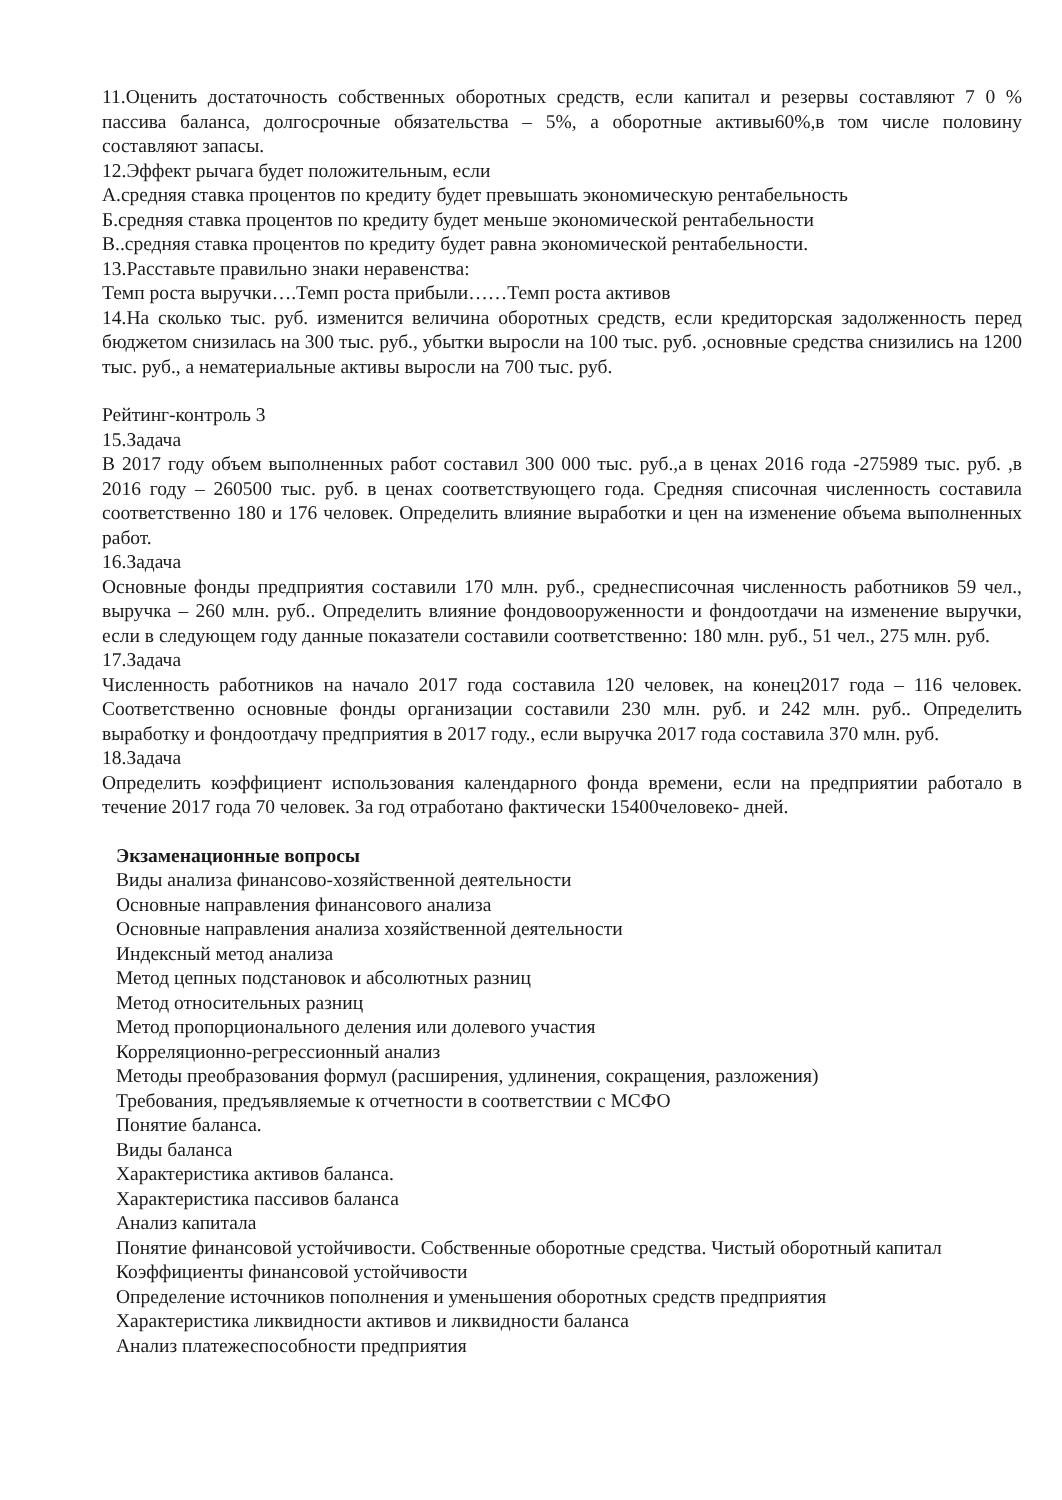11.Оценить достаточность собственных оборотных средств, если капитал и резервы составляют 7 0 % пассива баланса, долгосрочные обязательства – 5%, а оборотные активы60%,в том числе половину составляют запасы.
12.Эффект рычага будет положительным, если
А.средняя ставка процентов по кредиту будет превышать экономическую рентабельность
Б.средняя ставка процентов по кредиту будет меньше экономической рентабельности
В..средняя ставка процентов по кредиту будет равна экономической рентабельности.
13.Расставьте правильно знаки неравенства:
Темп роста выручки….Темп роста прибыли……Темп роста активов
14.На сколько тыс. руб. изменится величина оборотных средств, если кредиторская задолженность перед бюджетом снизилась на 300 тыс. руб., убытки выросли на 100 тыс. руб. ,основные средства снизились на 1200 тыс. руб., а нематериальные активы выросли на 700 тыс. руб.
Рейтинг-контроль 3
15.Задача
В 2017 году объем выполненных работ составил 300 000 тыс. руб.,а в ценах 2016 года -275989 тыс. руб. ,в 2016 году – 260500 тыс. руб. в ценах соответствующего года. Средняя списочная численность составила соответственно 180 и 176 человек. Определить влияние выработки и цен на изменение объема выполненных работ.
16.Задача
Основные фонды предприятия составили 170 млн. руб., среднесписочная численность работников 59 чел., выручка – 260 млн. руб.. Определить влияние фондовооруженности и фондоотдачи на изменение выручки, если в следующем году данные показатели составили соответственно: 180 млн. руб., 51 чел., 275 млн. руб.
17.Задача
Численность работников на начало 2017 года составила 120 человек, на конец2017 года – 116 человек. Соответственно основные фонды организации составили 230 млн. руб. и 242 млн. руб.. Определить выработку и фондоотдачу предприятия в 2017 году., если выручка 2017 года составила 370 млн. руб.
18.Задача
Определить коэффициент использования календарного фонда времени, если на предприятии работало в течение 2017 года 70 человек. За год отработано фактически 15400человеко- дней.
Экзаменационные вопросы
Виды анализа финансово-хозяйственной деятельности
Основные направления финансового анализа
Основные направления анализа хозяйственной деятельности
Индексный метод анализа
Метод цепных подстановок и абсолютных разниц
Метод относительных разниц
Метод пропорционального деления или долевого участия
Корреляционно-регрессионный анализ
Методы преобразования формул (расширения, удлинения, сокращения, разложения)
Требования, предъявляемые к отчетности в соответствии с МСФО
Понятие баланса.
Виды баланса
Характеристика активов баланса.
Характеристика пассивов баланса
Анализ капитала
Понятие финансовой устойчивости. Собственные оборотные средства. Чистый оборотный капитал
Коэффициенты финансовой устойчивости
Определение источников пополнения и уменьшения оборотных средств предприятия
Характеристика ликвидности активов и ликвидности баланса
Анализ платежеспособности предприятия